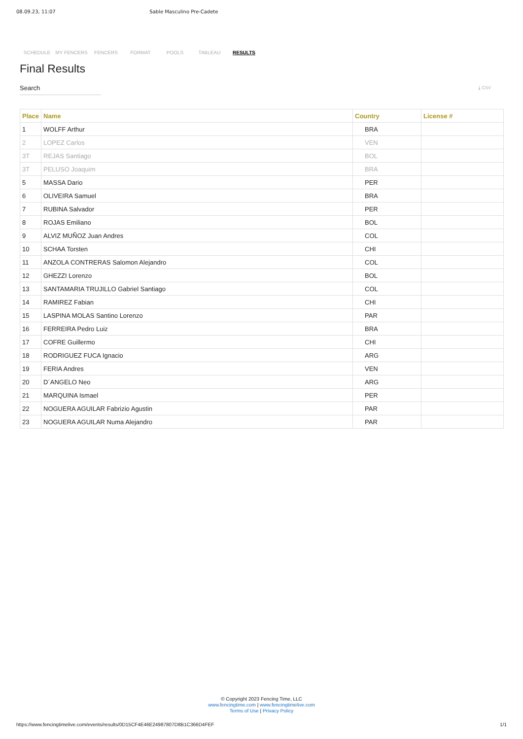08.09.23, 11:07 Sable Masculino Pre-Cadete
SCHEDULE MY FENCERS FENCERS FORMAT POOLS TABLEAU RESULTS
Final Results
Search
⤓ CSV
| Place | Name | Country | License # |
| --- | --- | --- | --- |
| 1 | WOLFF Arthur | BRA | |
| 2 | LOPEZ Carlos | VEN | |
| 3T | REJAS Santiago | BOL | |
| 3T | PELUSO Joaquim | BRA | |
| 5 | MASSA Dario | PER | |
| 6 | OLIVEIRA Samuel | BRA | |
| 7 | RUBINA Salvador | PER | |
| 8 | ROJAS Emiliano | BOL | |
| 9 | ALVIZ MUÑOZ Juan Andres | COL | |
| 10 | SCHAA Torsten | CHI | |
| 11 | ANZOLA CONTRERAS Salomon Alejandro | COL | |
| 12 | GHEZZI Lorenzo | BOL | |
| 13 | SANTAMARIA TRUJILLO Gabriel Santiago | COL | |
| 14 | RAMIREZ Fabian | CHI | |
| 15 | LASPINA MOLAS Santino Lorenzo | PAR | |
| 16 | FERREIRA Pedro Luiz | BRA | |
| 17 | COFRE Guillermo | CHI | |
| 18 | RODRIGUEZ FUCA Ignacio | ARG | |
| 19 | FERIA Andres | VEN | |
| 20 | D´ANGELO Neo | ARG | |
| 21 | MARQUINA Ismael | PER | |
| 22 | NOGUERA AGUILAR Fabrizio Agustin | PAR | |
| 23 | NOGUERA AGUILAR Numa Alejandro | PAR | |
© Copyright 2023 Fencing Time, LLC
www.fencingtime.com | www.fencingtimelive.com
Terms of Use | Privacy Policy
https://www.fencingtimelive.com/events/results/0D15CF4E46E24987807D8B1C366D4FEF 1/1